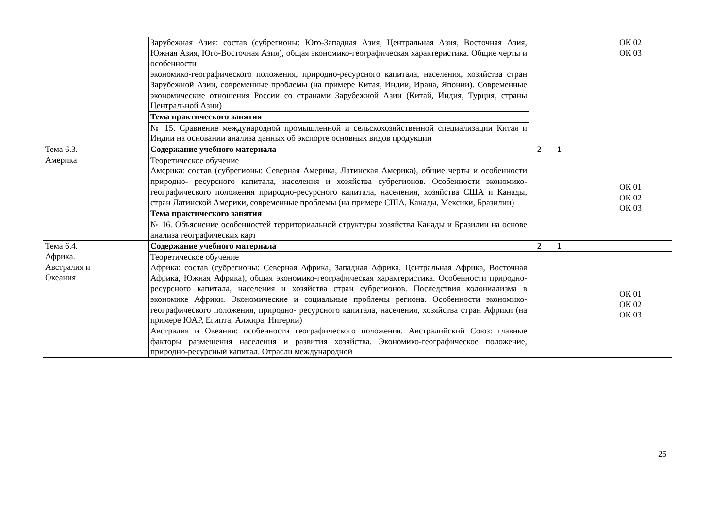| | Зарубежная Азия: состав (субрегионы: Юго-Западная Азия, Центральная Азия, Восточная Азия, Южная Азия, Юго-Восточная Азия), общая экономико-географическая характеристика. Общие черты и особенности экономико-географического положения, природно-ресурсного капитала, населения, хозяйства стран Зарубежной Азии, современные проблемы (на примере Китая, Индии, Ирана, Японии). Современные экономические отношения России со странами Зарубежной Азии (Китай, Индия, Турция, страны Центральной Азии) | | | | ОК 02 ОК 03 |
| | Тема практического занятия | | | | |
| | № 15. Сравнение международной промышленной и сельскохозяйственной специализации Китая и Индии на основании анализа данных об экспорте основных видов продукции | | | | |
| Тема 6.3. Америка | Содержание учебного материала | 2 | 1 | | |
| | Теоретическое обучение Америка: состав (субрегионы: Северная Америка, Латинская Америка), общие черты и особенности природно- ресурсного капитала, населения и хозяйства субрегионов. Особенности экономико-географического положения природно-ресурсного капитала, населения, хозяйства США и Канады, стран Латинской Америки, современные проблемы (на примере США, Канады, Мексики, Бразилии) | | | | ОК 01 ОК 02 ОК 03 |
| | Тема практического занятия | | | | |
| | № 16. Объяснение особенностей территориальной структуры хозяйства Канады и Бразилии на основе анализа географических карт | | | | |
| Тема 6.4. Африка. Австралия и Океания | Содержание учебного материала | 2 | 1 | | |
| | Теоретическое обучение Африка: состав (субрегионы: Северная Африка, Западная Африка, Центральная Африка, Восточная Африка, Южная Африка), общая экономико-географическая характеристика. Особенности природно- ресурсного капитала, населения и хозяйства стран субрегионов. Последствия колониализма в экономике Африки. Экономические и социальные проблемы региона. Особенности экономико-географического положения, природно- ресурсного капитала, населения, хозяйства стран Африки (на примере ЮАР, Египта, Алжира, Нигерии) Австралия и Океания: особенности географического положения. Австралийский Союз: главные факторы размещения населения и развития хозяйства. Экономико-географическое положение, природно-ресурсный капитал. Отрасли международной | | | | ОК 01 ОК 02 ОК 03 |
25